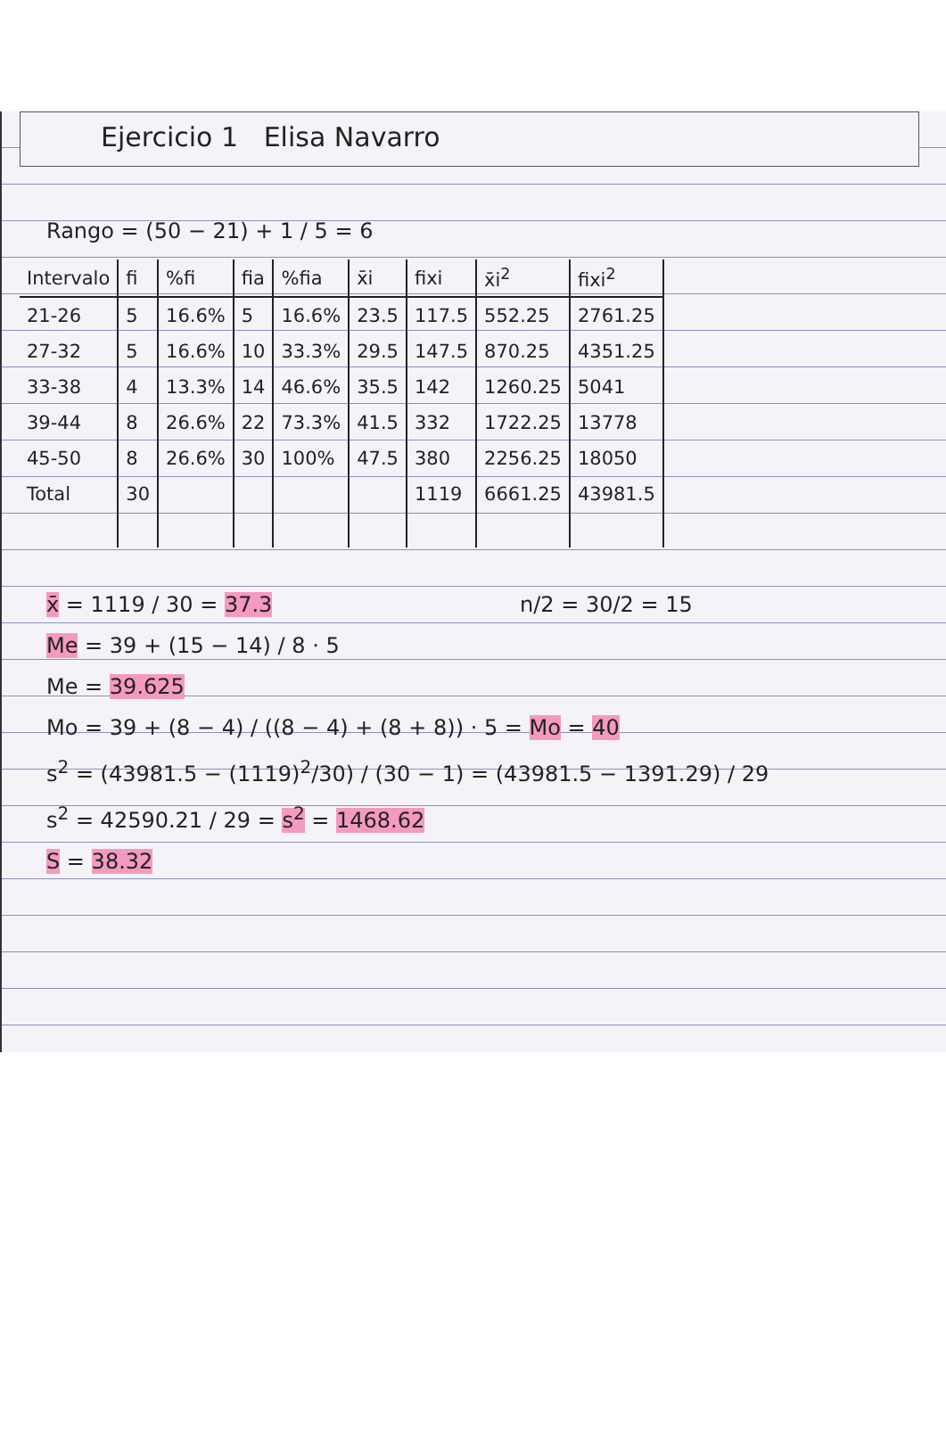Ejercicio 1 Elisa Navarro
Rango = (50 − 21) + 1 / 5 = 6
| Intervalo | fi | %fi | fia | %fia | x̄i | fixi | x̄i<sup>2</sup> | fixi<sup>2</sup> |
| --- | --- | --- | --- | --- | --- | --- | --- | --- |
| 21-26 | 5 | 16.6% | 5 | 16.6% | 23.5 | 117.5 | 552.25 | 2761.25 |
| 27-32 | 5 | 16.6% | 10 | 33.3% | 29.5 | 147.5 | 870.25 | 4351.25 |
| 33-38 | 4 | 13.3% | 14 | 46.6% | 35.5 | 142 | 1260.25 | 5041 |
| 39-44 | 8 | 26.6% | 22 | 73.3% | 41.5 | 332 | 1722.25 | 13778 |
| 45-50 | 8 | 26.6% | 30 | 100% | 47.5 | 380 | 2256.25 | 18050 |
| Total | 30 | | | | | 1119 | 6661.25 | 43981.5 |
x̄ = 1119 / 30 = 37.3 n/2 = 30/2 = 15
Me = 39 + (15 − 14) / 8 · 5
Me = 39.625
Mo = 39 + (8 − 4) / ((8 − 4) + (8 + 8)) · 5 = Mo = 40
s<sup>2</sup> = (43981.5 − (1119)<sup>2</sup>/30) / (30 − 1) = (43981.5 − 1391.29) / 29
s<sup>2</sup> = 42590.21 / 29 = s<sup>2</sup> = 1468.62
S = 38.32